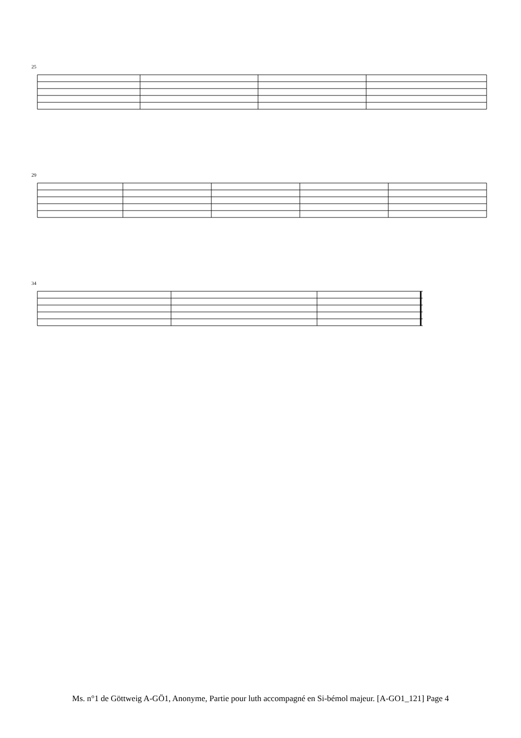25
29
34
Ms. n°1 de Göttweig A-GÖ1, Anonyme, Partie pour luth accompagné en Si-bémol majeur. [A-GO1_121] Page 4